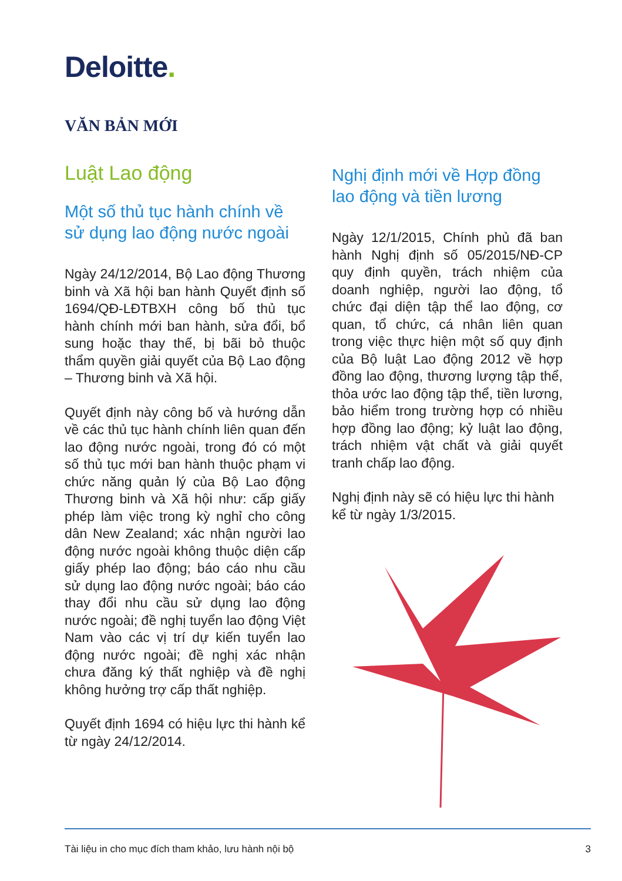Deloitte.
VĂN BẢN MỚI
Luật Lao động
Một số thủ tục hành chính về sử dụng lao động nước ngoài
Ngày 24/12/2014, Bộ Lao động Thương binh và Xã hội ban hành Quyết định số 1694/QĐ-LĐTBXH công bố thủ tục hành chính mới ban hành, sửa đổi, bổ sung hoặc thay thế, bị bãi bỏ thuộc thẩm quyền giải quyết của Bộ Lao động – Thương binh và Xã hội.
Quyết định này công bố và hướng dẫn về các thủ tục hành chính liên quan đến lao động nước ngoài, trong đó có một số thủ tục mới ban hành thuộc phạm vi chức năng quản lý của Bộ Lao động Thương binh và Xã hội như: cấp giấy phép làm việc trong kỳ nghỉ cho công dân New Zealand; xác nhận người lao động nước ngoài không thuộc diện cấp giấy phép lao động; báo cáo nhu cầu sử dụng lao động nước ngoài; báo cáo thay đổi nhu cầu sử dụng lao động nước ngoài; đề nghị tuyển lao động Việt Nam vào các vị trí dự kiến tuyển lao động nước ngoài; đề nghị xác nhận chưa đăng ký thất nghiệp và đề nghị không hưởng trợ cấp thất nghiệp.
Quyết định 1694 có hiệu lực thi hành kể từ ngày 24/12/2014.
Nghị định mới về Hợp đồng lao động và tiền lương
Ngày 12/1/2015, Chính phủ đã ban hành Nghị định số 05/2015/NĐ-CP quy định quyền, trách nhiệm của doanh nghiệp, người lao động, tổ chức đại diện tập thể lao động, cơ quan, tổ chức, cá nhân liên quan trong việc thực hiện một số quy định của Bộ luật Lao động 2012 về hợp đồng lao động, thương lượng tập thể, thỏa ước lao động tập thể, tiền lương, bảo hiểm trong trường hợp có nhiều hợp đồng lao động; kỷ luật lao động, trách nhiệm vật chất và giải quyết tranh chấp lao động.
Nghị định này sẽ có hiệu lực thi hành kể từ ngày 1/3/2015.
Tài liệu in cho mục đích tham khảo, lưu hành nội bộ 3